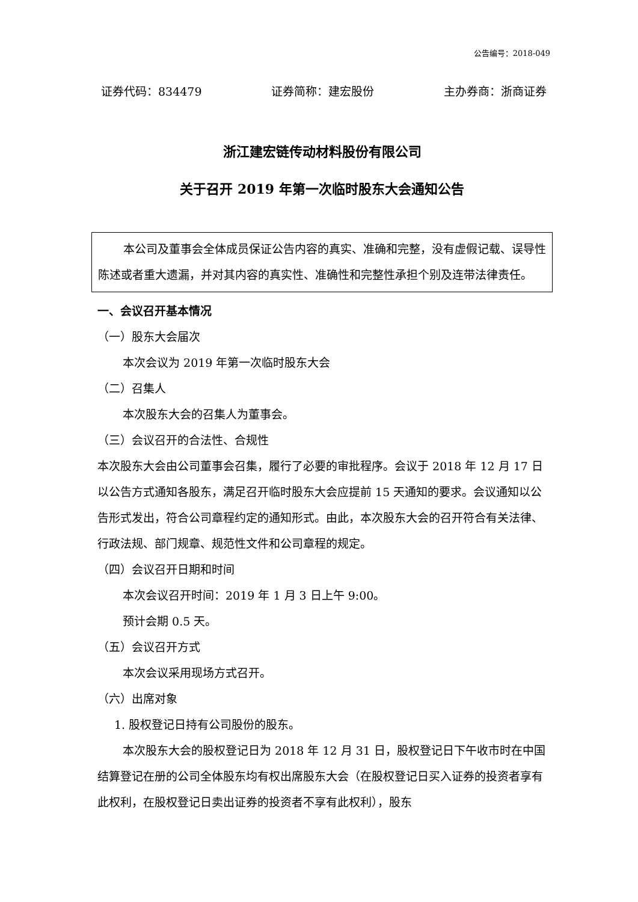公告编号：2018-049
证券代码：834479 证券简称：建宏股份 主办券商：浙商证券
浙江建宏链传动材料股份有限公司
关于召开 2019 年第一次临时股东大会通知公告
本公司及董事会全体成员保证公告内容的真实、准确和完整，没有虚假记载、误导性陈述或者重大遗漏，并对其内容的真实性、准确性和完整性承担个别及连带法律责任。
一、会议召开基本情况
（一）股东大会届次
本次会议为 2019 年第一次临时股东大会
（二）召集人
本次股东大会的召集人为董事会。
（三）会议召开的合法性、合规性
本次股东大会由公司董事会召集，履行了必要的审批程序。会议于 2018 年 12 月 17 日以公告方式通知各股东，满足召开临时股东大会应提前 15 天通知的要求。会议通知以公告形式发出，符合公司章程约定的通知形式。由此，本次股东大会的召开符合有关法律、行政法规、部门规章、规范性文件和公司章程的规定。
（四）会议召开日期和时间
本次会议召开时间：2019 年 1 月 3 日上午 9:00。
预计会期 0.5 天。
（五）会议召开方式
本次会议采用现场方式召开。
（六）出席对象
1. 股权登记日持有公司股份的股东。
本次股东大会的股权登记日为 2018 年 12 月 31 日，股权登记日下午收市时在中国结算登记在册的公司全体股东均有权出席股东大会（在股权登记日买入证券的投资者享有此权利，在股权登记日卖出证券的投资者不享有此权利），股东